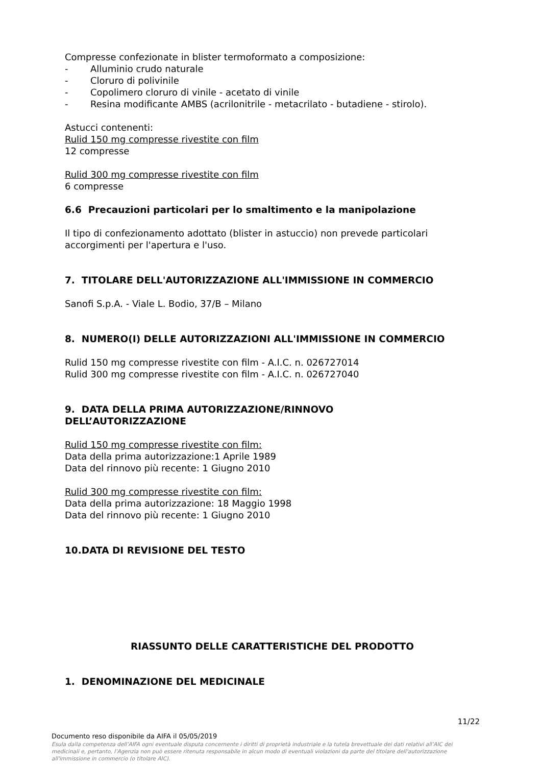Compresse confezionate in blister termoformato a composizione:
- Alluminio crudo naturale
- Cloruro di polivinile
- Copolimero cloruro di vinile - acetato di vinile
- Resina modificante AMBS (acrilonitrile - metacrilato - butadiene - stirolo).
Astucci contenenti:
Rulid 150 mg compresse rivestite con film
12 compresse
Rulid 300 mg compresse rivestite con film
6 compresse
6.6 Precauzioni particolari per lo smaltimento e la manipolazione
Il tipo di confezionamento adottato (blister in astuccio) non prevede particolari accorgimenti per l'apertura e l'uso.
7. TITOLARE DELL'AUTORIZZAZIONE ALL'IMMISSIONE IN COMMERCIO
Sanofi S.p.A. - Viale L. Bodio, 37/B – Milano
8. NUMERO(I) DELLE AUTORIZZAZIONI ALL'IMMISSIONE IN COMMERCIO
Rulid 150 mg compresse rivestite con film - A.I.C. n. 026727014
Rulid 300 mg compresse rivestite con film - A.I.C. n. 026727040
9. DATA DELLA PRIMA AUTORIZZAZIONE/RINNOVO
DELL’AUTORIZZAZIONE
Rulid 150 mg compresse rivestite con film:
Data della prima autorizzazione:1 Aprile 1989
Data del rinnovo più recente: 1 Giugno 2010
Rulid 300 mg compresse rivestite con film:
Data della prima autorizzazione: 18 Maggio 1998
Data del rinnovo più recente: 1 Giugno 2010
10.DATA DI REVISIONE DEL TESTO
RIASSUNTO DELLE CARATTERISTICHE DEL PRODOTTO
1. DENOMINAZIONE DEL MEDICINALE
11/22
Documento reso disponibile da AIFA il 05/05/2019
Esula dalla competenza dell’AIFA ogni eventuale disputa concernente i diritti di proprietà industriale e la tutela brevettuale dei dati relativi all’AIC dei medicinali e, pertanto, l’Agenzia non può essere ritenuta responsabile in alcun modo di eventuali violazioni da parte del titolare dell'autorizzazione all'immissione in commercio (o titolare AIC).